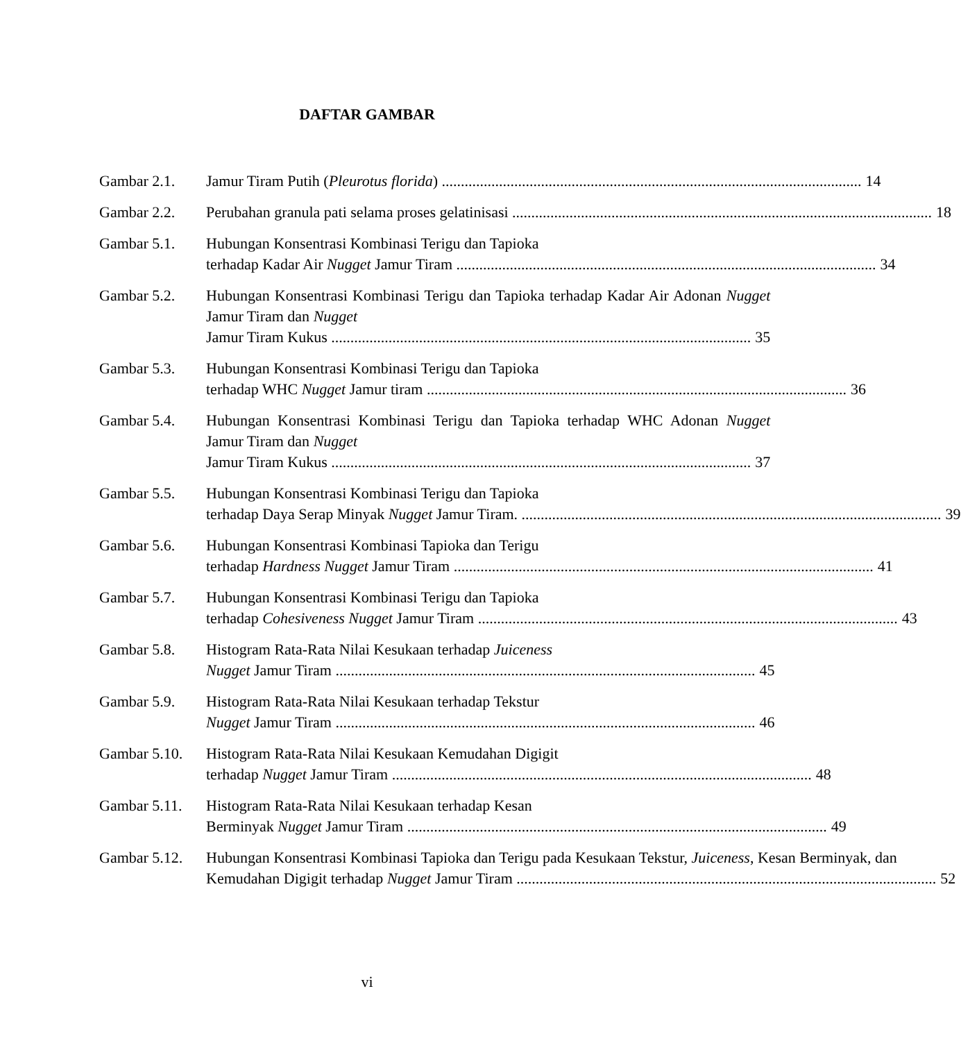DAFTAR GAMBAR
Gambar 2.1. Jamur Tiram Putih (Pleurotus florida) 14
Gambar 2.2. Perubahan granula pati selama proses gelatinisasi 18
Gambar 5.1. Hubungan Konsentrasi Kombinasi Terigu dan Tapioka
terhadap Kadar Air Nugget Jamur Tiram 34
Gambar 5.2. Hubungan Konsentrasi Kombinasi Terigu dan Tapioka terhadap Kadar Air Adonan Nugget Jamur Tiram dan Nugget
Jamur Tiram Kukus 35
Gambar 5.3. Hubungan Konsentrasi Kombinasi Terigu dan Tapioka
terhadap WHC Nugget Jamur tiram 36
Gambar 5.4. Hubungan Konsentrasi Kombinasi Terigu dan Tapioka terhadap WHC Adonan Nugget Jamur Tiram dan Nugget
Jamur Tiram Kukus 37
Gambar 5.5. Hubungan Konsentrasi Kombinasi Terigu dan Tapioka
terhadap Daya Serap Minyak Nugget Jamur Tiram. 39
Gambar 5.6. Hubungan Konsentrasi Kombinasi Tapioka dan Terigu
terhadap Hardness Nugget Jamur Tiram 41
Gambar 5.7. Hubungan Konsentrasi Kombinasi Terigu dan Tapioka
terhadap Cohesiveness Nugget Jamur Tiram 43
Gambar 5.8. Histogram Rata-Rata Nilai Kesukaan terhadap Juiceness
Nugget Jamur Tiram 45
Gambar 5.9. Histogram Rata-Rata Nilai Kesukaan terhadap Tekstur
Nugget Jamur Tiram 46
Gambar 5.10.
Histogram Rata-Rata Nilai Kesukaan Kemudahan Digigit
terhadap Nugget Jamur Tiram 48
Gambar 5.11.
Histogram Rata-Rata Nilai Kesukaan terhadap Kesan
Berminyak Nugget Jamur Tiram 49
Gambar 5.12.
Hubungan Konsentrasi Kombinasi Tapioka dan Terigu pada Kesukaan Tekstur, Juiceness, Kesan Berminyak, dan
Kemudahan Digigit terhadap Nugget Jamur Tiram 52
vi